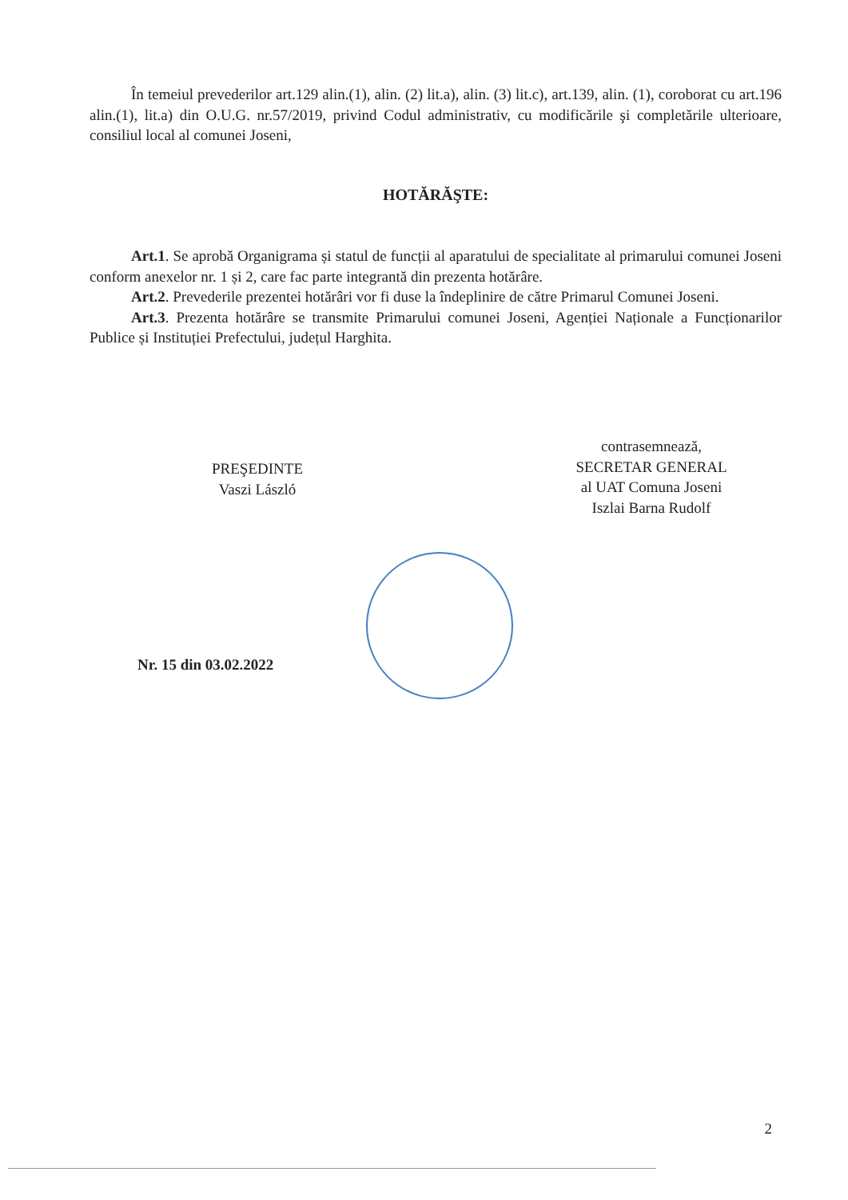În temeiul prevederilor art.129 alin.(1), alin. (2) lit.a), alin. (3) lit.c), art.139, alin. (1), coroborat cu art.196 alin.(1), lit.a) din O.U.G. nr.57/2019, privind Codul administrativ, cu modificările şi completările ulterioare, consiliul local al comunei Joseni,
HOTĂRĂŞTE:
Art.1. Se aprobă Organigrama și statul de funcții al aparatului de specialitate al primarului comunei Joseni conform anexelor nr. 1 și 2, care fac parte integrantă din prezenta hotărâre.
Art.2. Prevederile prezentei hotărâri vor fi duse la îndeplinire de către Primarul Comunei Joseni.
Art.3. Prezenta hotărâre se transmite Primarului comunei Joseni, Agenției Naționale a Funcționarilor Publice și Instituției Prefectului, județul Harghita.
PREŞEDINTE
Vaszi László
contrasemnează,
SECRETAR GENERAL
al UAT Comuna Joseni
Iszlai Barna Rudolf
Nr. 15 din 03.02.2022
2